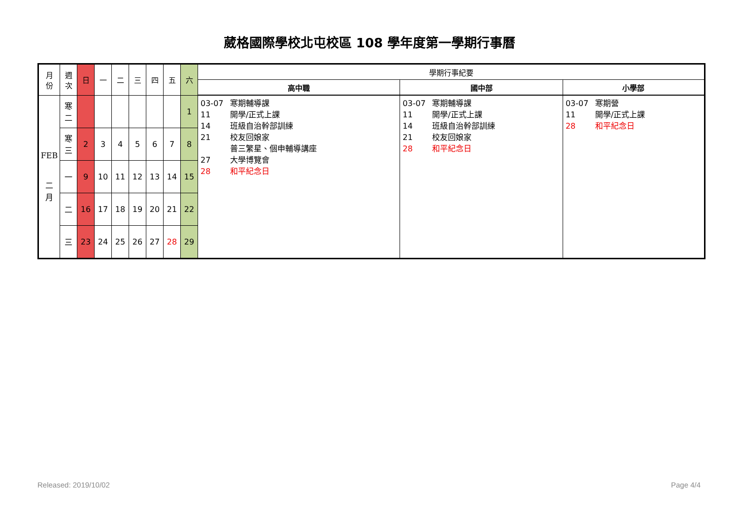葳格國際學校北屯校區 108 學年度第一學期行事曆
| 月 份 | 週 次 | 日 | 一 | 二 | 三 | 四 | 五 | 六 | 學期行事紀要 | | |
| --- | --- | --- | --- | --- | --- | --- | --- | --- | --- | --- | --- |
| | | | | | | | | | 高中職 | 國中部 | 小學部 |
| FEB 二 月 | 寒 二 | | | | | | | 1 | 03-07 寒期輔導課 11 開學/正式上課 14 班級自治幹部訓練 21 校友回娘家 普三繁星、個申輔導講座 27 大學博覽會 28 和平紀念日 | 03-07 寒期輔導課 11 開學/正式上課 14 班級自治幹部訓練 21 校友回娘家 28 和平紀念日 | 03-07 寒期營 11 開學/正式上課 28 和平紀念日 |
| | 寒 三 | 2 | 3 | 4 | 5 | 6 | 7 | 8 | | | |
| | 一 | 9 | 10 | 11 | 12 | 13 | 14 | 15 | | | |
| | 二 | 16 | 17 | 18 | 19 | 20 | 21 | 22 | | | |
| | 三 | 23 | 24 | 25 | 26 | 27 | 28 | 29 | | | |
Released: 2019/10/02 Page 4/4